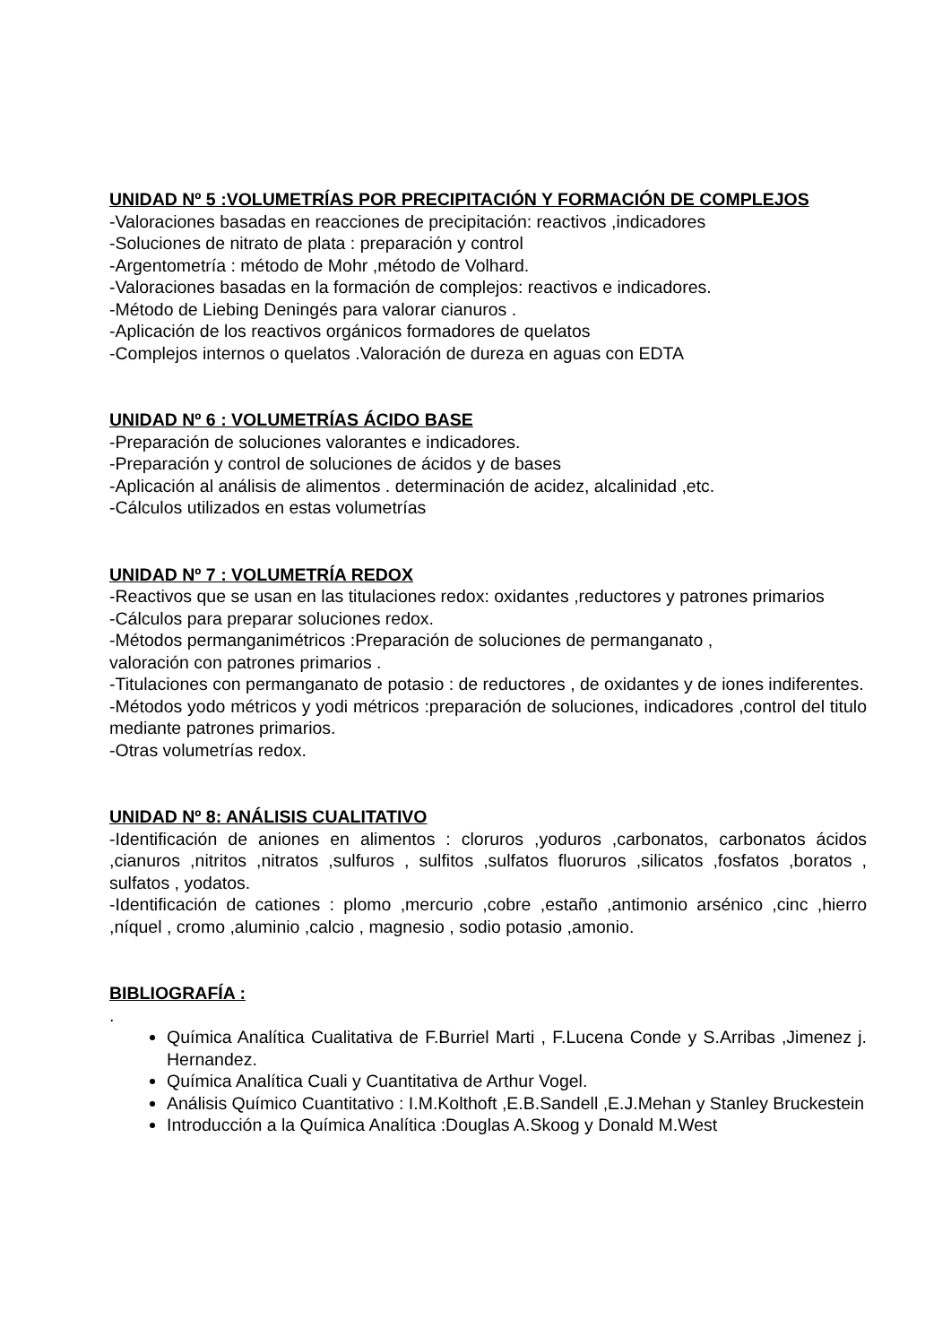UNIDAD Nº 5 :VOLUMETRÍAS POR PRECIPITACIÓN Y FORMACIÓN DE COMPLEJOS
-Valoraciones basadas en reacciones de precipitación: reactivos ,indicadores
-Soluciones de nitrato de plata : preparación y control
-Argentometría : método de Mohr ,método de Volhard.
-Valoraciones basadas en la formación de complejos: reactivos e indicadores.
-Método de Liebing Deningés para valorar cianuros .
-Aplicación de los reactivos orgánicos formadores de quelatos
-Complejos internos o quelatos .Valoración de dureza en aguas con EDTA
UNIDAD Nº 6 : VOLUMETRÍAS ÁCIDO BASE
-Preparación de soluciones valorantes e indicadores.
-Preparación y control de soluciones de ácidos y de bases
-Aplicación al análisis de alimentos . determinación de acidez, alcalinidad ,etc.
-Cálculos utilizados en estas volumetrías
UNIDAD Nº 7 : VOLUMETRÍA REDOX
-Reactivos que se usan en las titulaciones redox: oxidantes ,reductores y patrones primarios
-Cálculos para preparar soluciones redox.
-Métodos permanganimétricos :Preparación de soluciones de permanganato ,
valoración con patrones primarios .
-Titulaciones con permanganato de potasio : de reductores , de oxidantes y de iones indiferentes.
-Métodos yodo métricos y yodi métricos :preparación de soluciones, indicadores ,control del titulo mediante patrones primarios.
-Otras volumetrías redox.
UNIDAD Nº 8: ANÁLISIS CUALITATIVO
-Identificación de aniones en alimentos : cloruros ,yoduros ,carbonatos, carbonatos ácidos ,cianuros ,nitritos ,nitratos ,sulfuros , sulfitos ,sulfatos fluoruros ,silicatos ,fosfatos ,boratos , sulfatos , yodatos.
-Identificación de cationes : plomo ,mercurio ,cobre ,estaño ,antimonio arsénico ,cinc ,hierro ,níquel , cromo ,aluminio ,calcio , magnesio , sodio potasio ,amonio.
BIBLIOGRAFÍA :
.
Química Analítica Cualitativa de F.Burriel Marti , F.Lucena Conde y S.Arribas ,Jimenez j. Hernandez.
Química Analítica Cuali y Cuantitativa de Arthur Vogel.
Análisis Químico Cuantitativo : I.M.Kolthoft ,E.B.Sandell ,E.J.Mehan y Stanley Bruckestein
Introducción a la Química Analítica :Douglas A.Skoog y Donald M.West